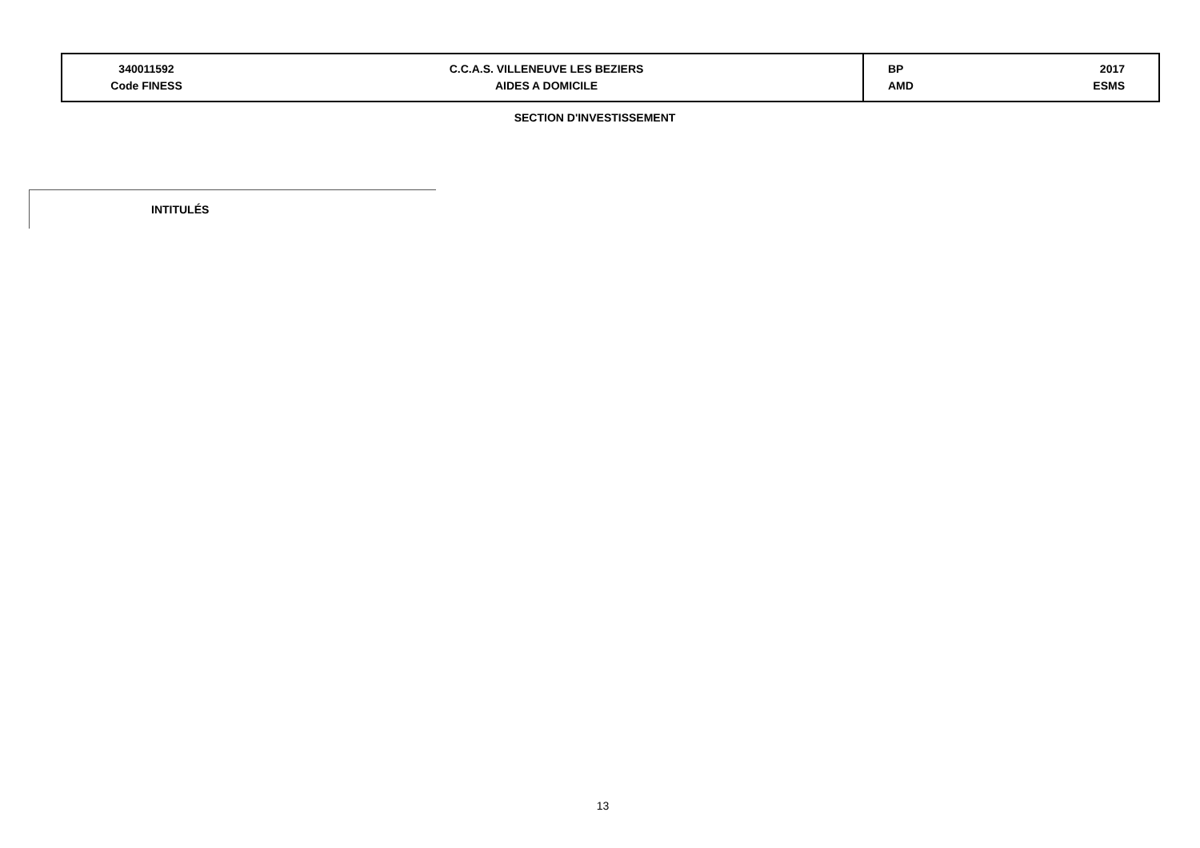| 340011592 Code FINESS | C.C.A.S. VILLENEUVE LES BEZIERS AIDES A DOMICILE | BP AMD | 2017 ESMS |
SECTION D'INVESTISSEMENT
INTITULÉS
13